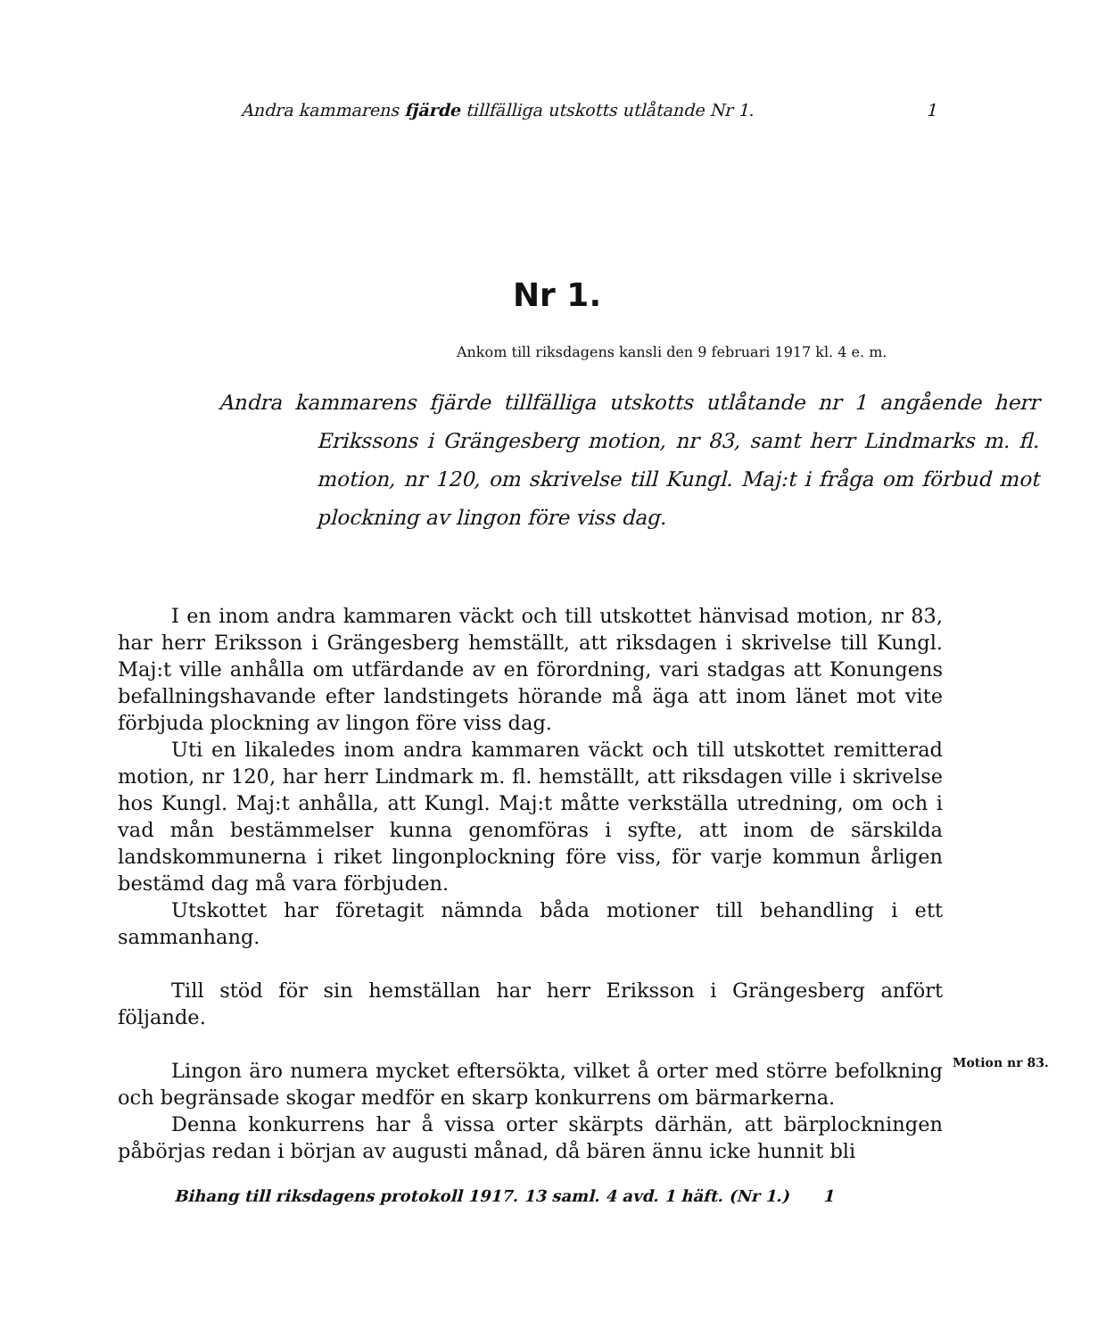Andra kammarens fjärde tillfälliga utskotts utlåtande Nr 1. 1
Nr 1.
Ankom till riksdagens kansli den 9 februari 1917 kl. 4 e. m.
Andra kammarens fjärde tillfälliga utskotts utlåtande nr 1 angående herr Erikssons i Grängesberg motion, nr 83, samt herr Lindmarks m. fl. motion, nr 120, om skrivelse till Kungl. Maj:t i fråga om förbud mot plockning av lingon före viss dag.
I en inom andra kammaren väckt och till utskottet hänvisad motion, nr 83, har herr Eriksson i Grängesberg hemställt, att riksdagen i skrivelse till Kungl. Maj:t ville anhålla om utfärdande av en förordning, vari stadgas att Konungens befallningshavande efter landstingets hörande må äga att inom länet mot vite förbjuda plockning av lingon före viss dag.
Uti en likaledes inom andra kammaren väckt och till utskottet remitterad motion, nr 120, har herr Lindmark m. fl. hemställt, att riksdagen ville i skrivelse hos Kungl. Maj:t anhålla, att Kungl. Maj:t måtte verkställa utredning, om och i vad mån bestämmelser kunna genomföras i syfte, att inom de särskilda landskommunerna i riket lingonplockning före viss, för varje kommun årligen bestämd dag må vara förbjuden.
Utskottet har företagit nämnda båda motioner till behandling i ett sammanhang.
Till stöd för sin hemställan har herr Eriksson i Grängesberg anfört följande.
Lingon äro numera mycket eftersökta, vilket å orter med större befolkning och begränsade skogar medför en skarp konkurrens om bärmarkerna.
Denna konkurrens har å vissa orter skärpts därhän, att bärplockningen påbörjas redan i början av augusti månad, då bären ännu icke hunnit bli
Motion nr 83.
Bihang till riksdagens protokoll 1917. 13 saml. 4 avd. 1 häft. (Nr 1.) 1